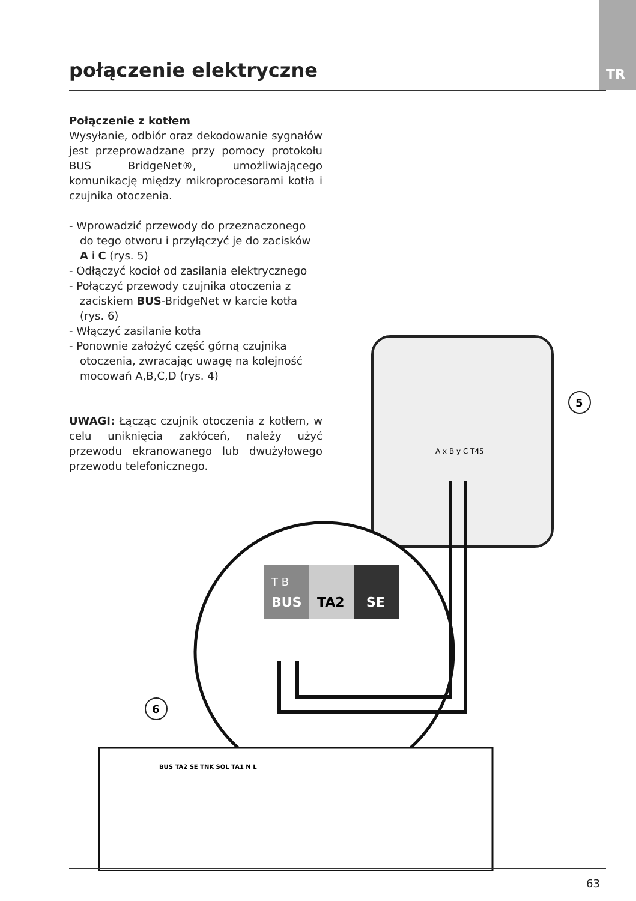TR
połączenie elektryczne
Połączenie z kotłem
Wysyłanie, odbiór oraz dekodowanie sygnałów jest przeprowadzane przy pomocy protokołu BUS BridgeNet®, umożliwiającego komunikację między mikroprocesorami kotła i czujnika otoczenia.
- Wprowadzić przewody do przeznaczonego do tego otworu i przyłączyć je do zacisków A i C (rys. 5)
- Odłączyć kocioł od zasilania elektrycznego
- Połączyć przewody czujnika otoczenia z zaciskiem BUS-BridgeNet w karcie kotła (rys. 6)
- Włączyć zasilanie kotła
- Ponownie założyć część górną czujnika otoczenia, zwracając uwagę na kolejność mocowań A,B,C,D (rys. 4)
UWAGI: Łącząc czujnik otoczenia z kotłem, w celu uniknięcia zakłóceń, należy użyć przewodu ekranowanego lub dwużyłowego przewodu telefonicznego.
A x B y C T45
5
T B
BUS
TA2
SE
6
BUS TA2 SE TNK SOL TA1 N L
63